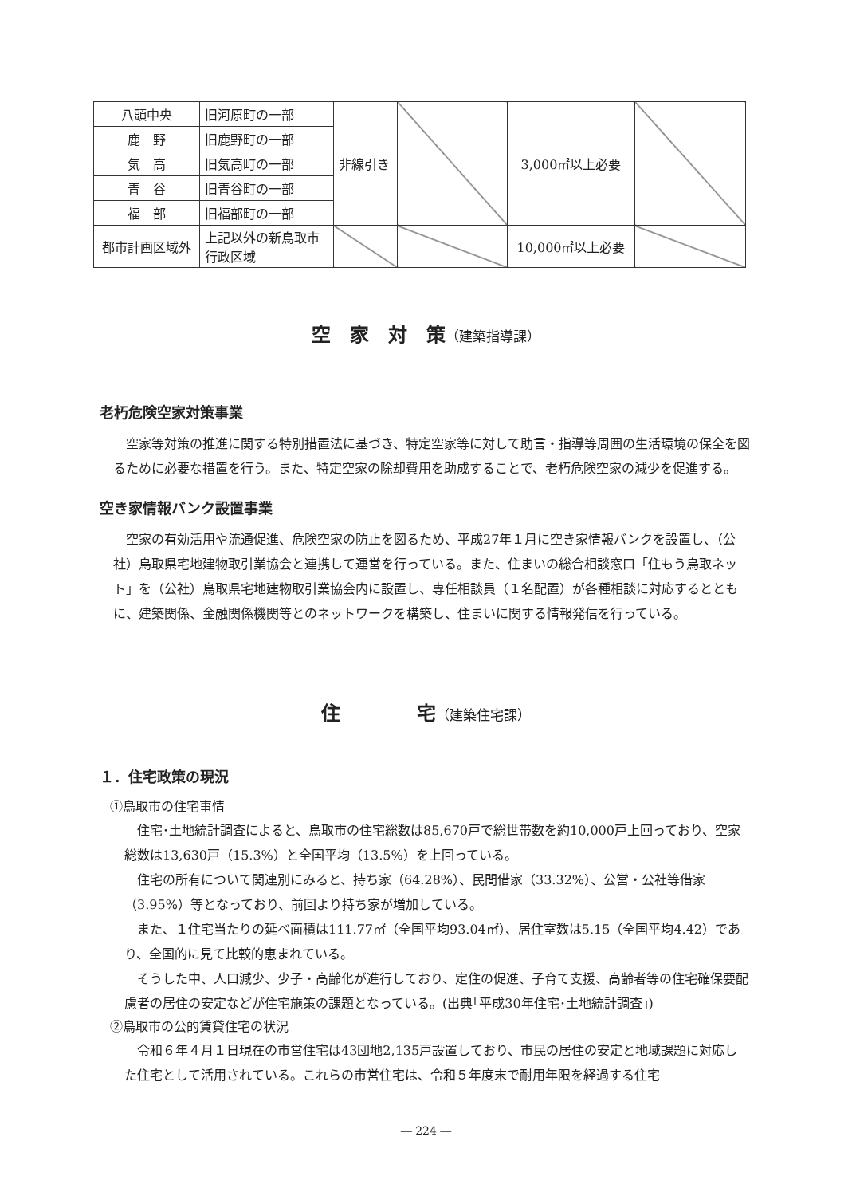| 八頭中央 | 旧河原町の一部 | 非線引き | | 3,000㎡以上必要 | |
| 鹿 野 | 旧鹿野町の一部 | | | | |
| 気 高 | 旧気高町の一部 | | | | |
| 青 谷 | 旧青谷町の一部 | | | | |
| 福 部 | 旧福部町の一部 | | | | |
| 都市計画区域外 | 上記以外の新鳥取市行政区域 | | | 10,000㎡以上必要 | |
空　家　対　策（建築指導課）
老朽危険空家対策事業
空家等対策の推進に関する特別措置法に基づき、特定空家等に対して助言・指導等周囲の生活環境の保全を図るために必要な措置を行う。また、特定空家の除却費用を助成することで、老朽危険空家の減少を促進する。
空き家情報バンク設置事業
空家の有効活用や流通促進、危険空家の防止を図るため、平成27年１月に空き家情報バンクを設置し、（公社）鳥取県宅地建物取引業協会と連携して運営を行っている。また、住まいの総合相談窓口「住もう鳥取ネット」を（公社）鳥取県宅地建物取引業協会内に設置し、専任相談員（１名配置）が各種相談に対応するとともに、建築関係、金融関係機関等とのネットワークを構築し、住まいに関する情報発信を行っている。
住　　　　宅（建築住宅課）
１．住宅政策の現況
①鳥取市の住宅事情
住宅･土地統計調査によると、鳥取市の住宅総数は85,670戸で総世帯数を約10,000戸上回っており、空家総数は13,630戸（15.3%）と全国平均（13.5%）を上回っている。
住宅の所有について関連別にみると、持ち家（64.28%）、民間借家（33.32%）、公営・公社等借家（3.95%）等となっており、前回より持ち家が増加している。
また、１住宅当たりの延べ面積は111.77㎡（全国平均93.04㎡）、居住室数は5.15（全国平均4.42）であり、全国的に見て比較的恵まれている。
そうした中、人口減少、少子・高齢化が進行しており、定住の促進、子育て支援、高齢者等の住宅確保要配慮者の居住の安定などが住宅施策の課題となっている。(出典｢平成30年住宅･土地統計調査｣)
②鳥取市の公的賃貸住宅の状況
令和６年４月１日現在の市営住宅は43団地2,135戸設置しており、市民の居住の安定と地域課題に対応した住宅として活用されている。これらの市営住宅は、令和５年度末で耐用年限を経過する住宅
― 224 ―